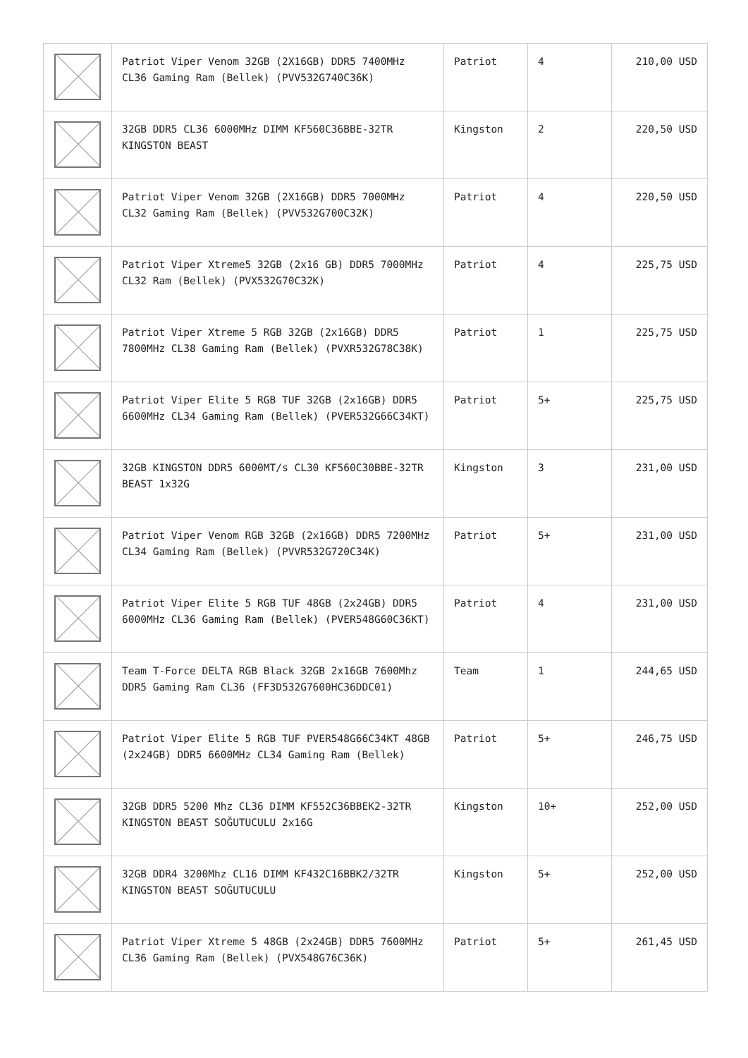| | Patriot Viper Venom 32GB (2X16GB) DDR5 7400MHz CL36 Gaming Ram (Bellek) (PVV532G740C36K) | Patriot | 4 | 210,00 USD |
| | 32GB DDR5 CL36 6000MHz DIMM KF560C36BBE-32TR KINGSTON BEAST | Kingston | 2 | 220,50 USD |
| | Patriot Viper Venom 32GB (2X16GB) DDR5 7000MHz CL32 Gaming Ram (Bellek) (PVV532G700C32K) | Patriot | 4 | 220,50 USD |
| | Patriot Viper Xtreme5 32GB (2x16 GB) DDR5 7000MHz CL32 Ram (Bellek) (PVX532G70C32K) | Patriot | 4 | 225,75 USD |
| | Patriot Viper Xtreme 5 RGB 32GB (2x16GB) DDR5 7800MHz CL38 Gaming Ram (Bellek) (PVXR532G78C38K) | Patriot | 1 | 225,75 USD |
| | Patriot Viper Elite 5 RGB TUF 32GB (2x16GB) DDR5 6600MHz CL34 Gaming Ram (Bellek) (PVER532G66C34KT) | Patriot | 5+ | 225,75 USD |
| | 32GB KINGSTON DDR5 6000MT/s CL30 KF560C30BBE-32TR BEAST 1x32G | Kingston | 3 | 231,00 USD |
| | Patriot Viper Venom RGB 32GB (2x16GB) DDR5 7200MHz CL34 Gaming Ram (Bellek) (PVVR532G720C34K) | Patriot | 5+ | 231,00 USD |
| | Patriot Viper Elite 5 RGB TUF 48GB (2x24GB) DDR5 6000MHz CL36 Gaming Ram (Bellek) (PVER548G60C36KT) | Patriot | 4 | 231,00 USD |
| | Team T-Force DELTA RGB Black 32GB 2x16GB 7600Mhz DDR5 Gaming Ram CL36 (FF3D532G7600HC36DDC01) | Team | 1 | 244,65 USD |
| | Patriot Viper Elite 5 RGB TUF PVER548G66C34KT 48GB (2x24GB) DDR5 6600MHz CL34 Gaming Ram (Bellek) | Patriot | 5+ | 246,75 USD |
| | 32GB DDR5 5200 Mhz CL36 DIMM KF552C36BBEK2-32TR KINGSTON BEAST SOĞUTUCULU 2x16G | Kingston | 10+ | 252,00 USD |
| | 32GB DDR4 3200Mhz CL16 DIMM KF432C16BBK2/32TR KINGSTON BEAST SOĞUTUCULU | Kingston | 5+ | 252,00 USD |
| | Patriot Viper Xtreme 5 48GB (2x24GB) DDR5 7600MHz CL36 Gaming Ram (Bellek) (PVX548G76C36K) | Patriot | 5+ | 261,45 USD |